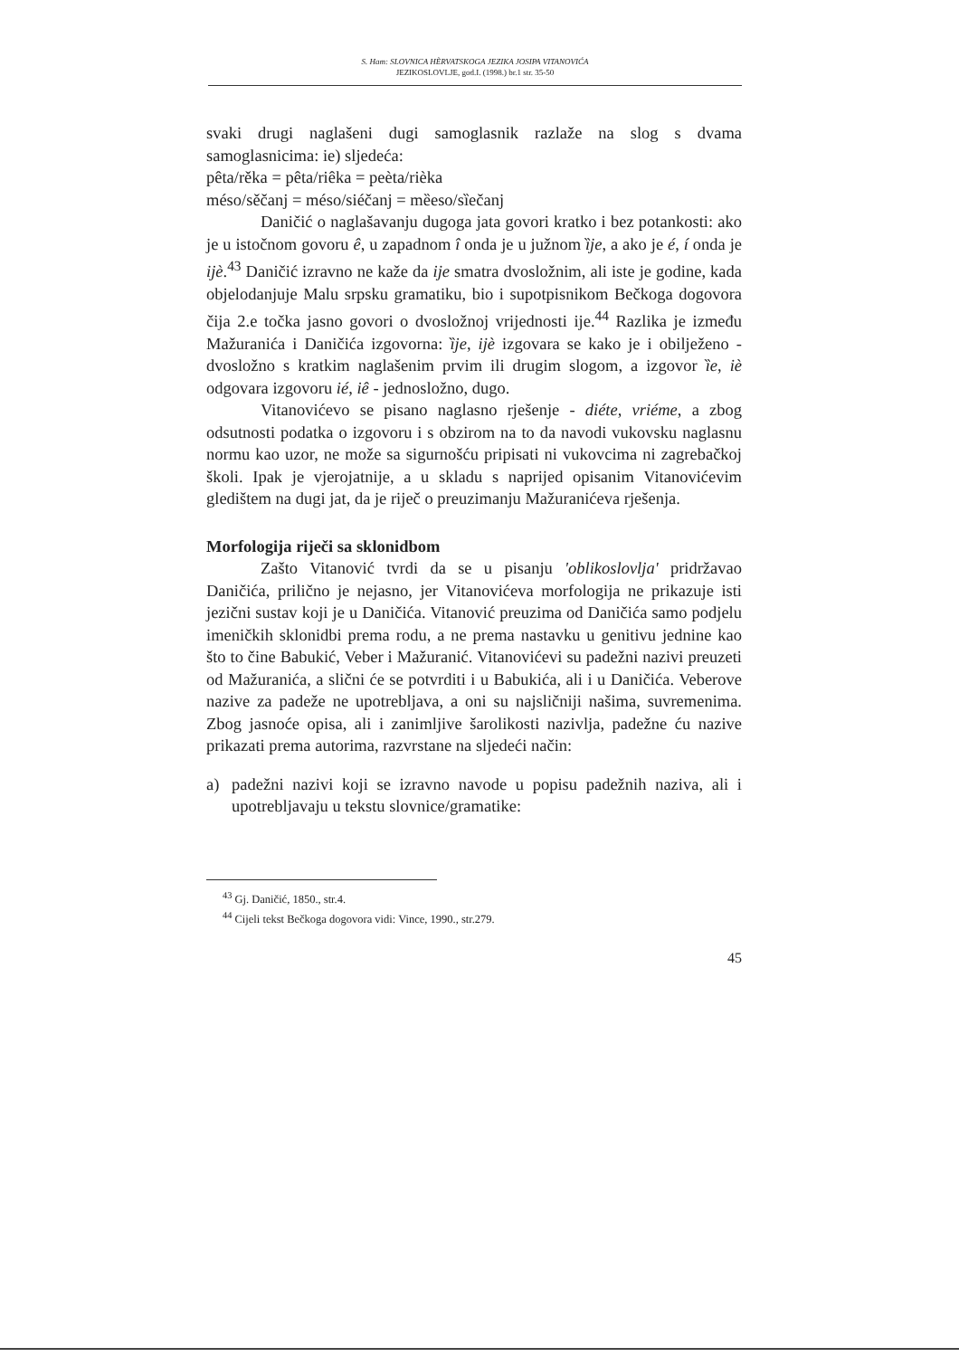S. Ham: SLOVNICA HÈRVATSKOGA JEZIKA JOSIPA VITANOVIĆA
JEZIKOSLOVLJE, god.I. (1998.) br.1 str. 35-50
svaki drugi naglašeni dugi samoglasnik razlaže na slog s dvama samoglasnicima: ie) sljedeća:
pêta/rěka = pêta/riêka = peèta/rièka
méso/sěčanj = méso/siéčanj = mȅeso/sȉečanj
Daničić o naglašavanju dugoga jata govori kratko i bez potankosti: ako je u istočnom govoru ê, u zapadnom î onda je u južnom ȉje, a ako je é, í onda je ijè.<sup>43</sup> Daničić izravno ne kaže da ije smatra dvosložnim, ali iste je godine, kada objelodanjuje Malu srpsku gramatiku, bio i supotpisnikom Bečkoga dogovora čija 2.e točka jasno govori o dvosložnoj vrijednosti ije.<sup>44</sup> Razlika je između Mažuranića i Daničića izgovorna: ȉje, ijè izgovara se kako je i obilježeno - dvosložno s kratkim naglašenim prvim ili drugim slogom, a izgovor ȉe, iè odgovara izgovoru ié, iê - jednosložno, dugo.
Vitanovićevo se pisano naglasno rješenje - diéte, vriéme, a zbog odsutnosti podatka o izgovoru i s obzirom na to da navodi vukovsku naglasnu normu kao uzor, ne može sa sigurnošću pripisati ni vukovcima ni zagrebačkoj školi. Ipak je vjerojatnije, a u skladu s naprijed opisanim Vitanovićevim gledištem na dugi jat, da je riječ o preuzimanju Mažuranićeva rješenja.
Morfologija riječi sa sklonidbom
Zašto Vitanović tvrdi da se u pisanju 'oblikoslovlja' pridržavao Daničića, prilično je nejasno, jer Vitanovićeva morfologija ne prikazuje isti jezični sustav koji je u Daničića. Vitanović preuzima od Daničića samo podjelu imeničkih sklonidbi prema rodu, a ne prema nastavku u genitivu jednine kao što to čine Babukić, Veber i Mažuranić. Vitanovićevi su padežni nazivi preuzeti od Mažuranića, a slični će se potvrditi i u Babukića, ali i u Daničića. Veberove nazive za padeže ne upotrebljava, a oni su najsličniji našima, suvremenima. Zbog jasnoće opisa, ali i zanimljive šarolikosti nazivlja, padežne ću nazive prikazati prema autorima, razvrstane na sljedeći način:
a) padežni nazivi koji se izravno navode u popisu padežnih naziva, ali i upotrebljavaju u tekstu slovnice/gramatike:
<sup>43</sup> Gj. Daničić, 1850., str.4.
<sup>44</sup> Cijeli tekst Bečkoga dogovora vidi: Vince, 1990., str.279.
45